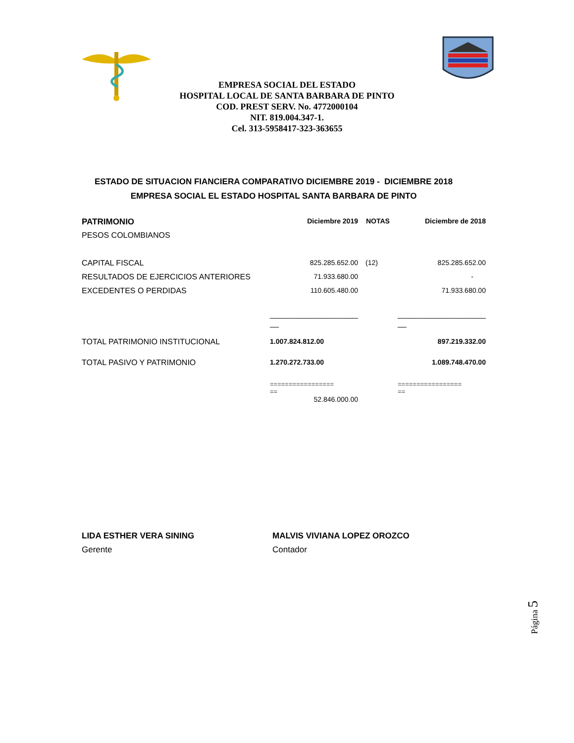EMPRESA SOCIAL DEL ESTADO
HOSPITAL LOCAL DE SANTA BARBARA DE PINTO
COD. PREST SERV. No. 4772000104
NIT. 819.004.347-1.
Cel. 313-5958417-323-363655
ESTADO DE SITUACION FIANCIERA COMPARATIVO DICIEMBRE 2019 - DICIEMBRE 2018
EMPRESA SOCIAL EL ESTADO HOSPITAL SANTA BARBARA DE PINTO
| PATRIMONIO | Diciembre 2019 | NOTAS | Diciembre de 2018 |
| PESOS COLOMBIANOS | | | |
| CAPITAL FISCAL | 825.285.652.00 | (12) | 825.285.652.00 |
| RESULTADOS DE EJERCICIOS ANTERIORES | 71.933.680.00 | | - |
| EXCEDENTES O PERDIDAS | 110.605.480.00 | | 71.933.680.00 |
| | ____________________ __ | | ____________________ __ |
| TOTAL PATRIMONIO INSTITUCIONAL | 1.007.824.812.00 | | 897.219.332.00 |
| TOTAL PASIVO Y PATRIMONIO | 1.270.272.733.00 | | 1.089.748.470.00 |
| | ================= == | | ================= == |
| | 52.846.000.00 | | |
LIDA ESTHER VERA SINING
Gerente
MALVIS VIVIANA LOPEZ OROZCO
Contador
Página 5